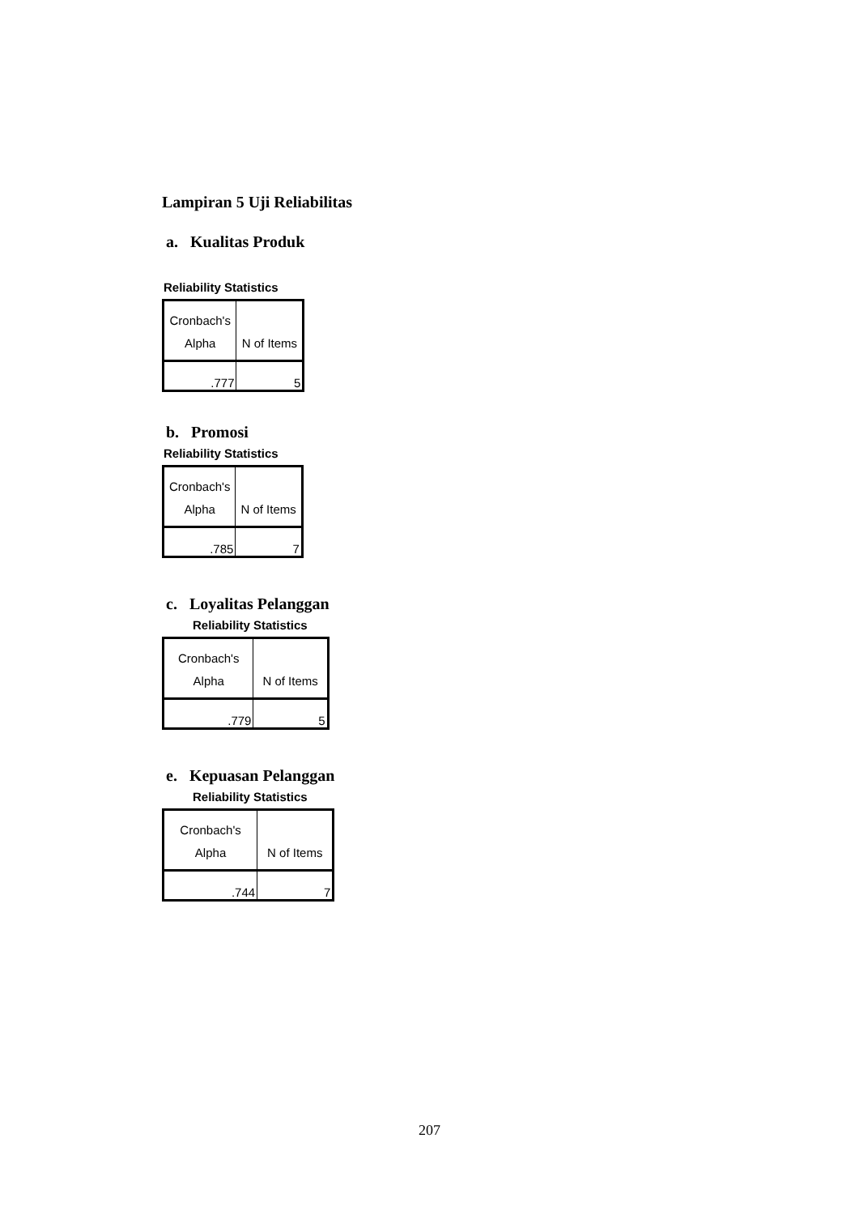Lampiran 5 Uji Reliabilitas
a. Kualitas Produk
Reliability Statistics
| Cronbach's Alpha | N of Items |
| --- | --- |
| .777 | 5 |
b. Promosi
Reliability Statistics
| Cronbach's Alpha | N of Items |
| --- | --- |
| .785 | 7 |
c. Loyalitas Pelanggan
Reliability Statistics
| Cronbach's Alpha | N of Items |
| --- | --- |
| .779 | 5 |
e. Kepuasan Pelanggan
Reliability Statistics
| Cronbach's Alpha | N of Items |
| --- | --- |
| .744 | 7 |
207